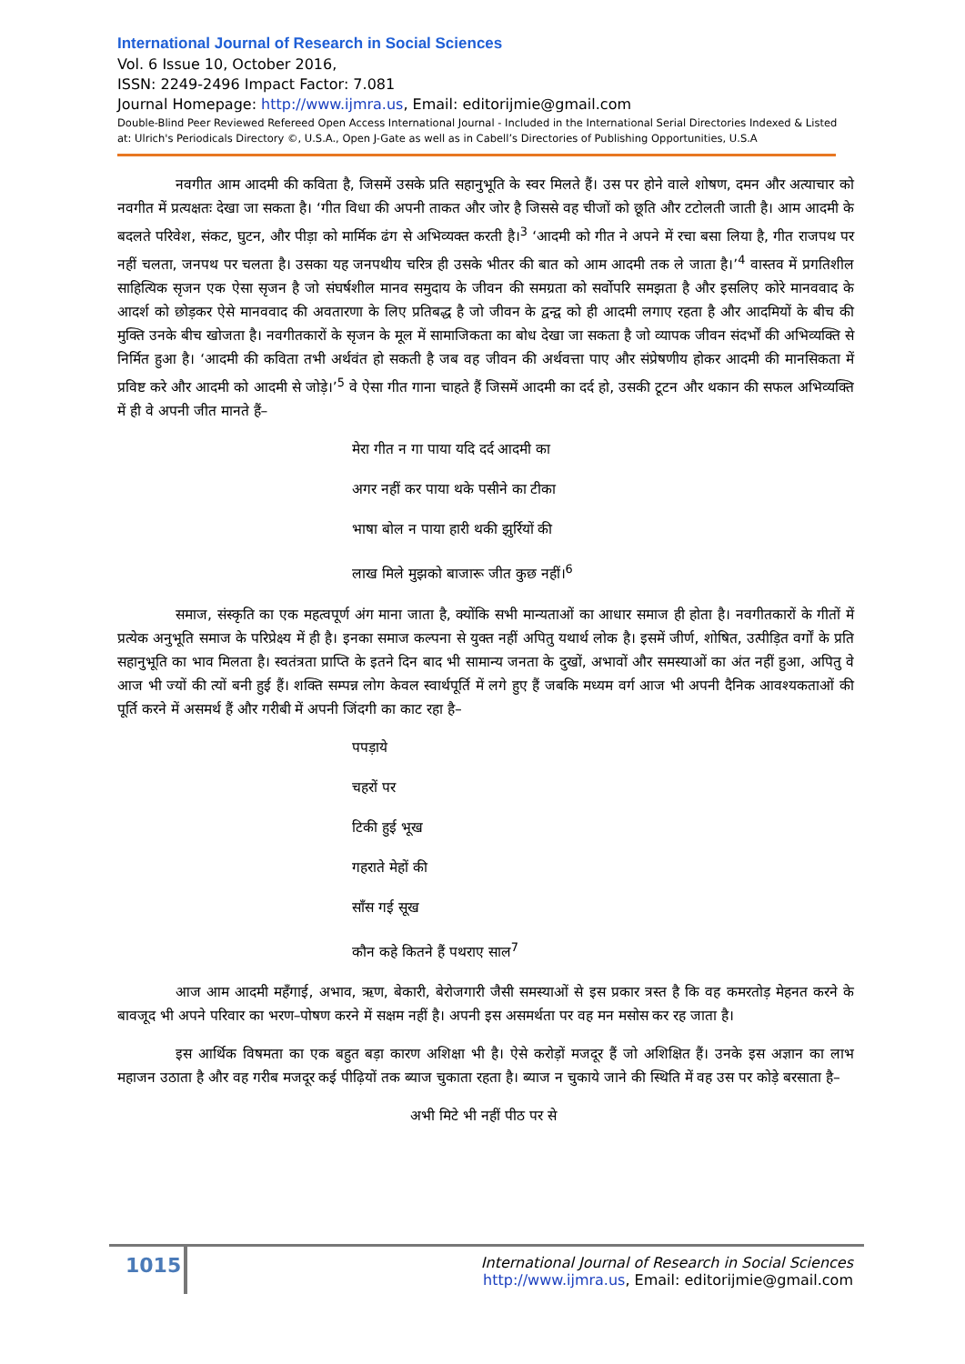International Journal of Research in Social Sciences
Vol. 6 Issue 10, October 2016,
ISSN: 2249-2496 Impact Factor: 7.081
Journal Homepage: http://www.ijmra.us, Email: editorijmie@gmail.com
Double-Blind Peer Reviewed Refereed Open Access International Journal - Included in the International Serial Directories Indexed & Listed at: Ulrich's Periodicals Directory ©, U.S.A., Open J-Gate as well as in Cabell’s Directories of Publishing Opportunities, U.S.A
नवगीत आम आदमी की कविता है, जिसमें उसके प्रति सहानुभूति के स्वर मिलते हैं। उस पर होने वाले शोषण, दमन और अत्याचार को नवगीत में प्रत्यक्षतः देखा जा सकता है। ‘गीत विधा की अपनी ताकत और जोर है जिससे वह चीजों को छूति और टटोलती जाती है। आम आदमी के बदलते परिवेश, संकट, घुटन, और पीड़ा को मार्मिक ढंग से अभिव्यक्त करती है।<sup>3</sup> ‘आदमी को गीत ने अपने में रचा बसा लिया है, गीत राजपथ पर नहीं चलता, जनपथ पर चलता है। उसका यह जनपथीय चरित्र ही उसके भीतर की बात को आम आदमी तक ले जाता है।’<sup>4</sup> वास्तव में प्रगतिशील साहित्यिक सृजन एक ऐसा सृजन है जो संघर्षशील मानव समुदाय के जीवन की समग्रता को सर्वोपरि समझता है और इसलिए कोरे मानववाद के आदर्श को छोड़कर ऐसे मानववाद की अवतारणा के लिए प्रतिबद्ध है जो जीवन के द्वन्द्व को ही आदमी लगाए रहता है और आदमियों के बीच की मुक्ति उनके बीच खोजता है। नवगीतकारों के सृजन के मूल में सामाजिकता का बोध देखा जा सकता है जो व्यापक जीवन संदर्भों की अभिव्यक्ति से निर्मित हुआ है। ‘आदमी की कविता तभी अर्थवंत हो सकती है जब वह जीवन की अर्थवत्ता पाए और संप्रेषणीय होकर आदमी की मानसिकता में प्रविष्ट करे और आदमी को आदमी से जोड़े।’<sup>5</sup> वे ऐसा गीत गाना चाहते हैं जिसमें आदमी का दर्द हो, उसकी टूटन और थकान की सफल अभिव्यक्ति में ही वे अपनी जीत मानते हैं–
मेरा गीत न गा पाया यदि दर्द आदमी का
अगर नहीं कर पाया थके पसीने का टीका
भाषा बोल न पाया हारी थकी झुर्रियों की
लाख मिले मुझको बाजारू जीत कुछ नहीं।<sup>6</sup>
समाज, संस्कृति का एक महत्वपूर्ण अंग माना जाता है, क्योंकि सभी मान्यताओं का आधार समाज ही होता है। नवगीतकारों के गीतों में प्रत्येक अनुभूति समाज के परिप्रेक्ष्य में ही है। इनका समाज कल्पना से युक्त नहीं अपितु यथार्थ लोक है। इसमें जीर्ण, शोषित, उत्पीड़ित वर्गों के प्रति सहानुभूति का भाव मिलता है। स्वतंत्रता प्राप्ति के इतने दिन बाद भी सामान्य जनता के दुखों, अभावों और समस्याओं का अंत नहीं हुआ, अपितु वे आज भी ज्यों की त्यों बनी हुई हैं। शक्ति सम्पन्न लोग केवल स्वार्थपूर्ति में लगे हुए हैं जबकि मध्यम वर्ग आज भी अपनी दैनिक आवश्यकताओं की पूर्ति करने में असमर्थ हैं और गरीबी में अपनी जिंदगी का काट रहा है–
पपड़ाये
चहरों पर
टिकी हुई भूख
गहराते मेहों की
साँस गई सूख
कौन कहे कितने हैं पथराए साल<sup>7</sup>
आज आम आदमी महँगाई, अभाव, ऋण, बेकारी, बेरोजगारी जैसी समस्याओं से इस प्रकार त्रस्त है कि वह कमरतोड़ मेहनत करने के बावजूद भी अपने परिवार का भरण–पोषण करने में सक्षम नहीं है। अपनी इस असमर्थता पर वह मन मसोस कर रह जाता है।
इस आर्थिक विषमता का एक बहुत बड़ा कारण अशिक्षा भी है। ऐसे करोड़ों मजदूर हैं जो अशिक्षित हैं। उनके इस अज्ञान का लाभ महाजन उठाता है और वह गरीब मजदूर कई पीढ़ियों तक ब्याज चुकाता रहता है। ब्याज न चुकाये जाने की स्थिति में वह उस पर कोड़े बरसाता है–
अभी मिटे भी नहीं पीठ पर से
1015
International Journal of Research in Social Sciences
http://www.ijmra.us, Email: editorijmie@gmail.com